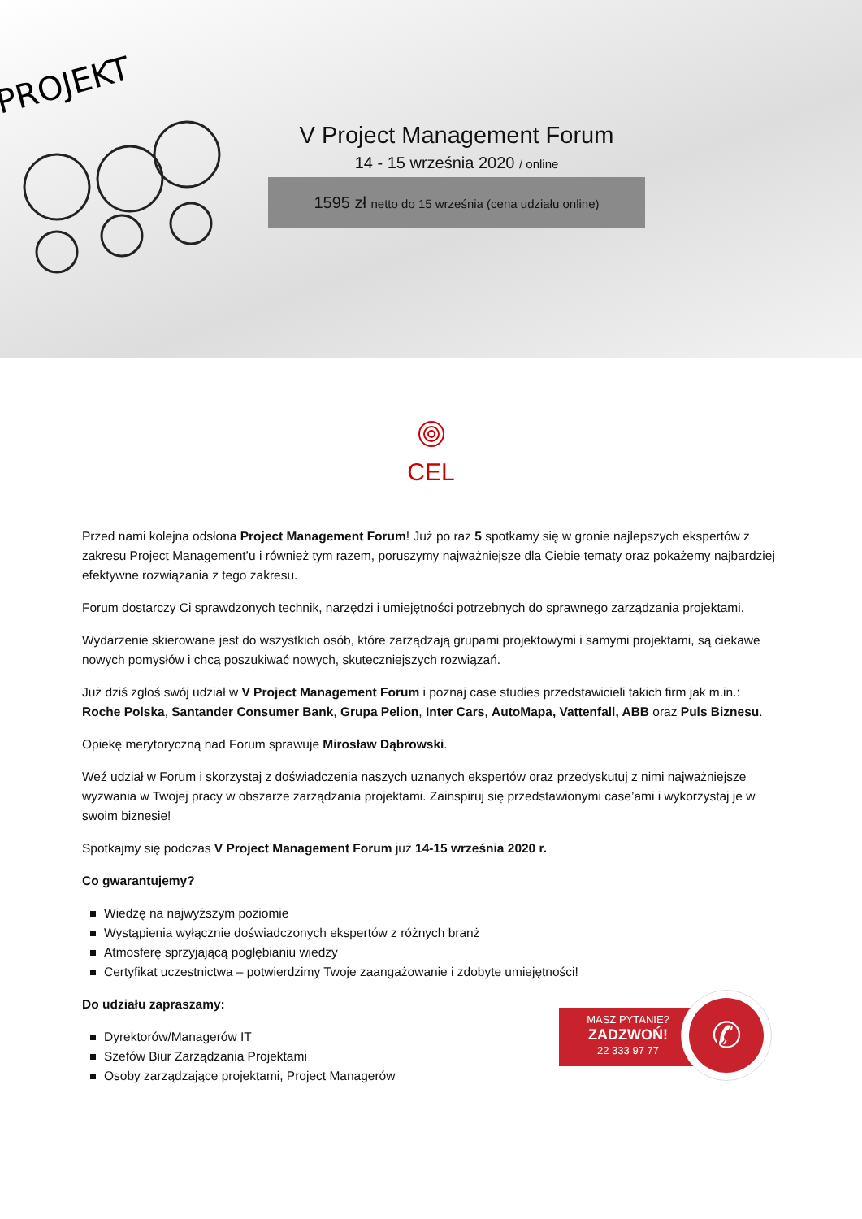PROJEKT
V Project Management Forum
14 - 15 września 2020 / online
1595 zł netto do 15 września (cena udziału online)
CEL
Przed nami kolejna odsłona Project Management Forum! Już po raz 5 spotkamy się w gronie najlepszych ekspertów z zakresu Project Management’u i również tym razem, poruszymy najważniejsze dla Ciebie tematy oraz pokażemy najbardziej efektywne rozwiązania z tego zakresu.
Forum dostarczy Ci sprawdzonych technik, narzędzi i umiejętności potrzebnych do sprawnego zarządzania projektami.
Wydarzenie skierowane jest do wszystkich osób, które zarządzają grupami projektowymi i samymi projektami, są ciekawe nowych pomysłów i chcą poszukiwać nowych, skuteczniejszych rozwiązań.
Już dziś zgłoś swój udział w V Project Management Forum i poznaj case studies przedstawicieli takich firm jak m.in.: Roche Polska, Santander Consumer Bank, Grupa Pelion, Inter Cars, AutoMapa, Vattenfall, ABB oraz Puls Biznesu.
Opiekę merytoryczną nad Forum sprawuje Mirosław Dąbrowski.
Weź udział w Forum i skorzystaj z doświadczenia naszych uznanych ekspertów oraz przedyskutuj z nimi najważniejsze wyzwania w Twojej pracy w obszarze zarządzania projektami. Zainspiruj się przedstawionymi case’ami i wykorzystaj je w swoim biznesie!
Spotkajmy się podczas V Project Management Forum już 14-15 września 2020 r.
Co gwarantujemy?
Wiedzę na najwyższym poziomie
Wystąpienia wyłącznie doświadczonych ekspertów z różnych branż
Atmosferę sprzyjającą pogłębianiu wiedzy
Certyfikat uczestnictwa – potwierdzimy Twoje zaangażowanie i zdobyte umiejętności!
Do udziału zapraszamy:
Dyrektorów/Managerów IT
Szefów Biur Zarządzania Projektami
Osoby zarządzające projektami, Project Managerów
MASZ PYTANIE?
ZADZWOŃ!
22 333 97 77
✆